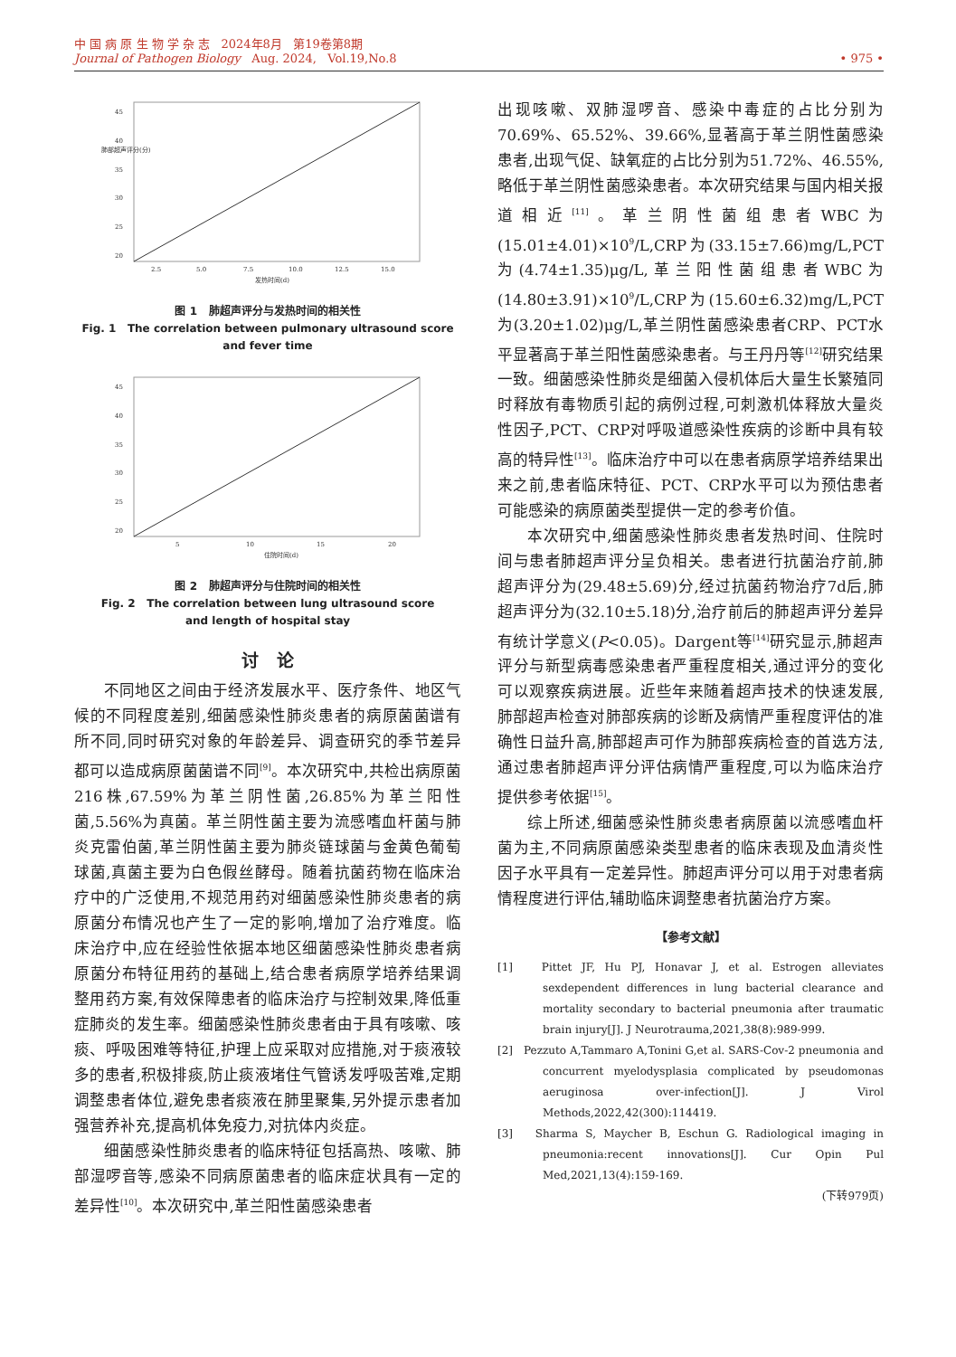中 国 病 原 生 物 学 杂 志 2024年8月 第19卷第8期
Journal of Pathogen Biology Aug. 2024, Vol.19,No.8 • 975 •
45
40
35
30
25
20
2.5
5.0
7.5
10.0
12.5
15.0
发热时间(d)
肺部超声评分(分)
图 1 肺超声评分与发热时间的相关性
Fig. 1 The correlation between pulmonary ultrasound score
and fever time
45
40
35
30
25
20
5
10
15
20
住院时间(d)
图 2 肺超声评分与住院时间的相关性
Fig. 2 The correlation between lung ultrasound score
and length of hospital stay
讨 论
不同地区之间由于经济发展水平、医疗条件、地区气候的不同程度差别,细菌感染性肺炎患者的病原菌菌谱有所不同,同时研究对象的年龄差异、调查研究的季节差异都可以造成病原菌菌谱不同<sup>[9]</sup>。本次研究中,共检出病原菌216株,67.59%为革兰阴性菌,26.85%为革兰阳性菌,5.56%为真菌。革兰阴性菌主要为流感嗜血杆菌与肺炎克雷伯菌,革兰阴性菌主要为肺炎链球菌与金黄色葡萄球菌,真菌主要为白色假丝酵母。随着抗菌药物在临床治疗中的广泛使用,不规范用药对细菌感染性肺炎患者的病原菌分布情况也产生了一定的影响,增加了治疗难度。临床治疗中,应在经验性依据本地区细菌感染性肺炎患者病原菌分布特征用药的基础上,结合患者病原学培养结果调整用药方案,有效保障患者的临床治疗与控制效果,降低重症肺炎的发生率。细菌感染性肺炎患者由于具有咳嗽、咳痰、呼吸困难等特征,护理上应采取对应措施,对于痰液较多的患者,积极排痰,防止痰液堵住气管诱发呼吸苦难,定期调整患者体位,避免患者痰液在肺里聚集,另外提示患者加强营养补充,提高机体免疫力,对抗体内炎症。
细菌感染性肺炎患者的临床特征包括高热、咳嗽、肺部湿啰音等,感染不同病原菌患者的临床症状具有一定的差异性<sup>[10]</sup>。本次研究中,革兰阳性菌感染患者
出现咳嗽、双肺湿啰音、感染中毒症的占比分别为70.69%、65.52%、39.66%,显著高于革兰阴性菌感染患者,出现气促、缺氧症的占比分别为51.72%、46.55%,略低于革兰阴性菌感染患者。本次研究结果与国内相关报道相近<sup>[11]</sup>。革兰阴性菌组患者WBC为(15.01±4.01)×10<sup>9</sup>/L,CRP为(33.15±7.66)mg/L,PCT为(4.74±1.35)μg/L,革兰阳性菌组患者WBC为(14.80±3.91)×10<sup>9</sup>/L,CRP为(15.60±6.32)mg/L,PCT为(3.20±1.02)μg/L,革兰阴性菌感染患者CRP、PCT水平显著高于革兰阳性菌感染患者。与王丹丹等<sup>[12]</sup>研究结果一致。细菌感染性肺炎是细菌入侵机体后大量生长繁殖同时释放有毒物质引起的病例过程,可刺激机体释放大量炎性因子,PCT、CRP对呼吸道感染性疾病的诊断中具有较高的特异性<sup>[13]</sup>。临床治疗中可以在患者病原学培养结果出来之前,患者临床特征、PCT、CRP水平可以为预估患者可能感染的病原菌类型提供一定的参考价值。
本次研究中,细菌感染性肺炎患者发热时间、住院时间与患者肺超声评分呈负相关。患者进行抗菌治疗前,肺超声评分为(29.48±5.69)分,经过抗菌药物治疗7d后,肺超声评分为(32.10±5.18)分,治疗前后的肺超声评分差异有统计学意义(P<0.05)。Dargent等<sup>[14]</sup>研究显示,肺超声评分与新型病毒感染患者严重程度相关,通过评分的变化可以观察疾病进展。近些年来随着超声技术的快速发展,肺部超声检查对肺部疾病的诊断及病情严重程度评估的准确性日益升高,肺部超声可作为肺部疾病检查的首选方法,通过患者肺超声评分评估病情严重程度,可以为临床治疗提供参考依据<sup>[15]</sup>。
综上所述,细菌感染性肺炎患者病原菌以流感嗜血杆菌为主,不同病原菌感染类型患者的临床表现及血清炎性因子水平具有一定差异性。肺超声评分可以用于对患者病情程度进行评估,辅助临床调整患者抗菌治疗方案。
【参考文献】
[1] Pittet JF, Hu PJ, Honavar J, et al. Estrogen alleviates sexdependent differences in lung bacterial clearance and mortality secondary to bacterial pneumonia after traumatic brain injury[J]. J Neurotrauma,2021,38(8):989-999.
[2] Pezzuto A,Tammaro A,Tonini G,et al. SARS-Cov-2 pneumonia and concurrent myelodysplasia complicated by pseudomonas aeruginosa over-infection[J]. J Virol Methods,2022,42(300):114419.
[3] Sharma S, Maycher B, Eschun G. Radiological imaging in pneumonia:recent innovations[J]. Cur Opin Pul Med,2021,13(4):159-169.
(下转979页)